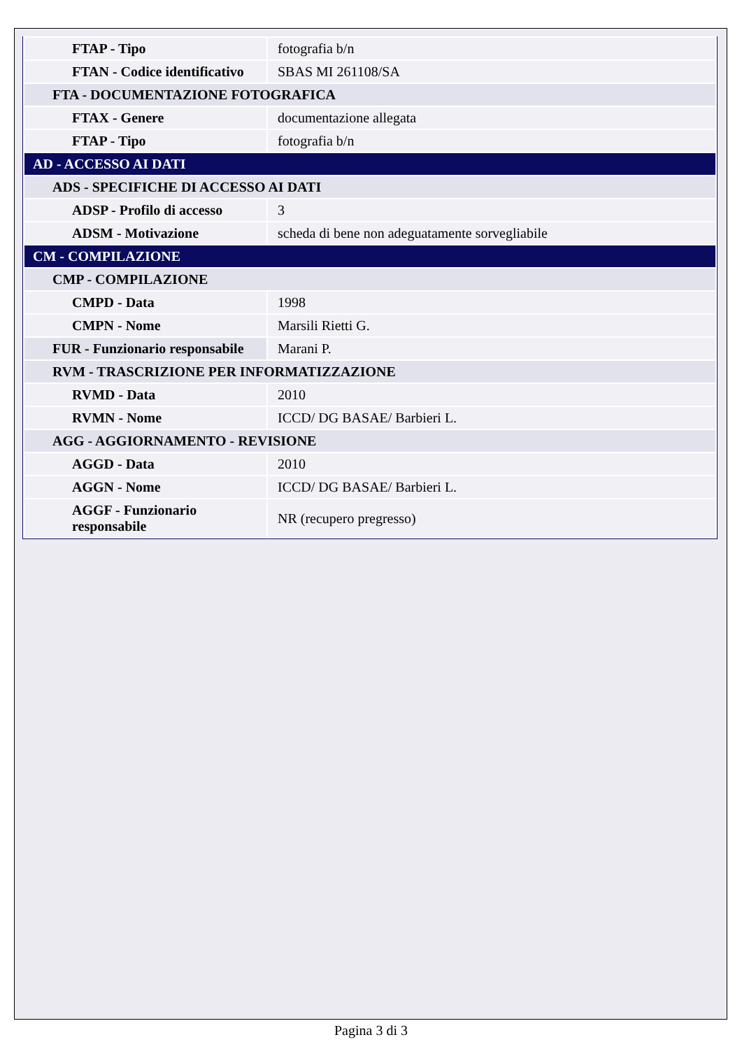| FTAP - Tipo | fotografia b/n |
| FTAN - Codice identificativo | SBAS MI 261108/SA |
| FTA - DOCUMENTAZIONE FOTOGRAFICA | |
| FTAX - Genere | documentazione allegata |
| FTAP - Tipo | fotografia b/n |
| AD - ACCESSO AI DATI | |
| ADS - SPECIFICHE DI ACCESSO AI DATI | |
| ADSP - Profilo di accesso | 3 |
| ADSM - Motivazione | scheda di bene non adeguatamente sorvegliabile |
| CM - COMPILAZIONE | |
| CMP - COMPILAZIONE | |
| CMPD - Data | 1998 |
| CMPN - Nome | Marsili Rietti G. |
| FUR - Funzionario responsabile | Marani P. |
| RVM - TRASCRIZIONE PER INFORMATIZZAZIONE | |
| RVMD - Data | 2010 |
| RVMN - Nome | ICCD/ DG BASAE/ Barbieri L. |
| AGG - AGGIORNAMENTO - REVISIONE | |
| AGGD - Data | 2010 |
| AGGN - Nome | ICCD/ DG BASAE/ Barbieri L. |
| AGGF - Funzionario responsabile | NR (recupero pregresso) |
Pagina 3 di 3